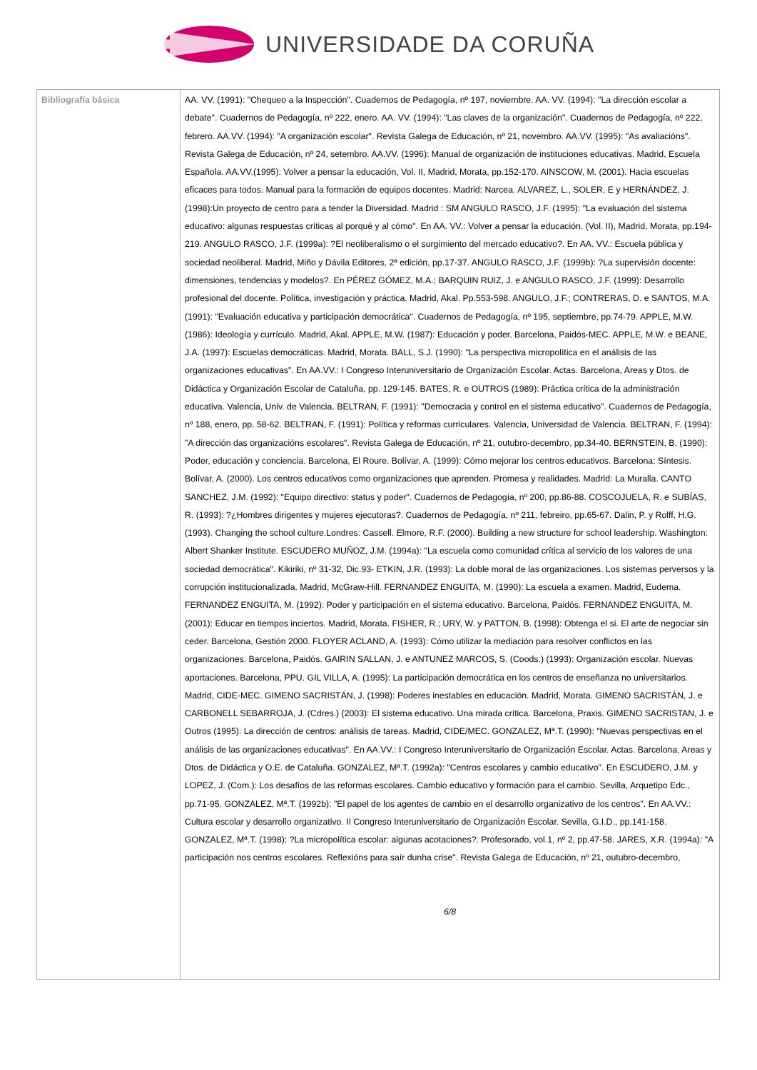UNIVERSIDADE DA CORUÑA
| Bibliografía básica | AA. VV. (1991): "Chequeo a la Inspección". Cuadernos de Pedagogía, nº 197, noviembre. AA. VV. (1994): "La dirección escolar a debate". Cuadernos de Pedagogía, nº 222, enero. AA. VV. (1994): "Las claves de la organización". Cuadernos de Pedagogía, nº 222, febrero. AA.VV. (1994): "A organización escolar". Revista Galega de Educación, nº 21, novembro. AA.VV. (1995): "As avaliacións". Revista Galega de Educación, nº 24, setembro. AA.VV. (1996): Manual de organización de instituciones educativas. Madrid, Escuela Española. AA.VV.(1995): Volver a pensar la educación, Vol. II, Madrid, Morata, pp.152-170. AINSCOW, M. (2001). Hacia escuelas eficaces para todos. Manual para la formación de equipos docentes. Madrid: Narcea. ALVAREZ, L., SOLER, E y HERNÁNDEZ, J. (1998):Un proyecto de centro para a tender la Diversidad. Madrid : SM ANGULO RASCO, J.F. (1995): "La evaluación del sistema educativo: algunas respuestas críticas al porqué y al cómo". En AA. VV.: Volver a pensar la educación. (Vol. II), Madrid, Morata, pp.194-219. ANGULO RASCO, J.F. (1999a): ?El neoliberalismo o el surgimiento del mercado educativo?. En AA. VV.: Escuela pública y sociedad neoliberal. Madrid, Miño y Dávila Editores, 2ª edición, pp.17-37. ANGULO RASCO, J.F. (1999b): ?La supervisión docente: dimensiones, tendencias y modelos?. En PÉREZ GÓMEZ, M.A.; BARQUIN RUIZ, J. e ANGULO RASCO, J.F. (1999): Desarrollo profesional del docente. Política, investigación y práctica. Madrid, Akal. Pp.553-598. ANGULO, J.F.; CONTRERAS, D. e SANTOS, M.A. (1991): "Evaluación educativa y participación democrática". Cuadernos de Pedagogía, nº 195, septiembre, pp.74-79. APPLE, M.W. (1986): Ideología y currículo. Madrid, Akal. APPLE, M.W. (1987): Educación y poder. Barcelona, Paidós-MEC. APPLE, M.W. e BEANE, J.A. (1997): Escuelas democráticas. Madrid, Morata. BALL, S.J. (1990): "La perspectiva micropolítica en el análisis de las organizaciones educativas". En AA.VV.: I Congreso Interuniversitario de Organización Escolar. Actas. Barcelona, Areas y Dtos. de Didáctica y Organización Escolar de Cataluña, pp. 129-145. BATES, R. e OUTROS (1989): Práctica crítica de la administración educativa. Valencia, Univ. de Valencia. BELTRAN, F. (1991): "Democracia y control en el sistema educativo". Cuadernos de Pedagogía, nº 188, enero, pp. 58-62. BELTRAN, F. (1991): Política y reformas curriculares. Valencia, Universidad de Valencia. BELTRAN, F. (1994): "A dirección das organizacións escolares". Revista Galega de Educación, nº 21, outubro-decembro, pp.34-40. BERNSTEIN, B. (1990): Poder, educación y conciencia. Barcelona, El Roure. Bolívar, A. (1999): Cómo mejorar los centros educativos. Barcelona: Síntesis. Bolívar, A. (2000). Los centros educativos como organizaciones que aprenden. Promesa y realidades. Madrid: La Muralla. CANTO SANCHEZ, J.M. (1992): "Equipo directivo: status y poder". Cuadernos de Pedagogía, nº 200, pp.86-88. COSCOJUELA, R. e SUBÍAS, R. (1993): ?¿Hombres dirigentes y mujeres ejecutoras?. Cuadernos de Pedagogía, nº 211, febreiro, pp.65-67. Dalin, P. y Rolff, H.G. (1993). Changing the school culture.Londres: Cassell. Elmore, R.F. (2000). Building a new structure for school leadership. Washington: Albert Shanker Institute. ESCUDERO MUÑOZ, J.M. (1994a): "La escuela como comunidad crítica al servicio de los valores de una sociedad democrática". Kikiriki, nº 31-32, Dic.93- ETKIN, J.R. (1993): La doble moral de las organizaciones. Los sistemas perversos y la corrupción institucionalizada. Madrid, McGraw-Hill. FERNANDEZ ENGUITA, M. (1990): La escuela a examen. Madrid, Eudema. FERNANDEZ ENGUITA, M. (1992): Poder y participación en el sistema educativo. Barcelona, Paidós. FERNANDEZ ENGUITA, M. (2001): Educar en tiempos inciertos. Madrid, Morata. FISHER, R.; URY, W. y PATTON, B. (1998): Obtenga el si. El arte de negociar sin ceder. Barcelona, Gestión 2000. FLOYER ACLAND, A. (1993): Cómo utilizar la mediación para resolver conflictos en las organizaciones. Barcelona, Paidós. GAIRIN SALLAN, J. e ANTUNEZ MARCOS, S. (Coods.) (1993): Organización escolar. Nuevas aportaciones. Barcelona, PPU. GIL VILLA, A. (1995): La participación democrática en los centros de enseñanza no universitarios. Madrid, CIDE-MEC. GIMENO SACRISTÁN, J. (1998): Poderes inestables en educación. Madrid, Morata. GIMENO SACRISTÁN, J. e CARBONELL SEBARROJA, J. (Cdres.) (2003): El sistema educativo. Una mirada crítica. Barcelona, Praxis. GIMENO SACRISTAN, J. e Outros (1995): La dirección de centros: análisis de tareas. Madrid, CIDE/MEC. GONZALEZ, Mª.T. (1990): "Nuevas perspectivas en el análisis de las organizaciones educativas". En AA.VV.: I Congreso Interuniversitario de Organización Escolar. Actas. Barcelona, Areas y Dtos. de Didáctica y O.E. de Cataluña. GONZALEZ, Mª.T. (1992a): "Centros escolares y cambio educativo". En ESCUDERO, J.M. y LOPEZ, J. (Com.): Los desafíos de las reformas escolares. Cambio educativo y formación para el cambio. Sevilla, Arquetipo Edc., pp.71-95. GONZALEZ, Mª.T. (1992b): "El papel de los agentes de cambio en el desarrollo organizativo de los centros". En AA.VV.: Cultura escolar y desarrollo organizativo. II Congreso Interuniversitario de Organización Escolar. Sevilla, G.I.D., pp.141-158. GONZALEZ, Mª.T. (1998): ?La micropolítica escolar: algunas acotaciones?. Profesorado, vol.1, nº 2, pp.47-58. JARES, X.R. (1994a): "A participación nos centros escolares. Reflexións para saír dunha crise". Revista Galega de Educación, nº 21, outubro-decembro, 6/8 |